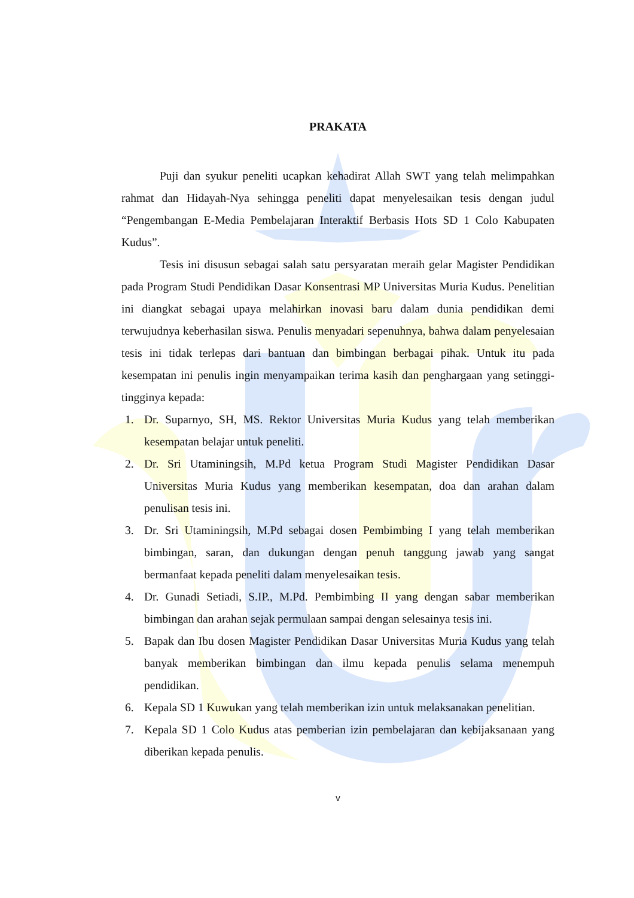PRAKATA
Puji dan syukur peneliti ucapkan kehadirat Allah SWT yang telah melimpahkan rahmat dan Hidayah-Nya sehingga peneliti dapat menyelesaikan tesis dengan judul “Pengembangan E-Media Pembelajaran Interaktif Berbasis Hots SD 1 Colo Kabupaten Kudus”.
Tesis ini disusun sebagai salah satu persyaratan meraih gelar Magister Pendidikan pada Program Studi Pendidikan Dasar Konsentrasi MP Universitas Muria Kudus. Penelitian ini diangkat sebagai upaya melahirkan inovasi baru dalam dunia pendidikan demi terwujudnya keberhasilan siswa. Penulis menyadari sepenuhnya, bahwa dalam penyelesaian tesis ini tidak terlepas dari bantuan dan bimbingan berbagai pihak. Untuk itu pada kesempatan ini penulis ingin menyampaikan terima kasih dan penghargaan yang setinggi-tingginya kepada:
1. Dr. Suparnyo, SH, MS. Rektor Universitas Muria Kudus yang telah memberikan kesempatan belajar untuk peneliti.
2. Dr. Sri Utaminingsih, M.Pd ketua Program Studi Magister Pendidikan Dasar Universitas Muria Kudus yang memberikan kesempatan, doa dan arahan dalam penulisan tesis ini.
3. Dr. Sri Utaminingsih, M.Pd sebagai dosen Pembimbing I yang telah memberikan bimbingan, saran, dan dukungan dengan penuh tanggung jawab yang sangat bermanfaat kepada peneliti dalam menyelesaikan tesis.
4. Dr. Gunadi Setiadi, S.IP., M.Pd. Pembimbing II yang dengan sabar memberikan bimbingan dan arahan sejak permulaan sampai dengan selesainya tesis ini.
5. Bapak dan Ibu dosen Magister Pendidikan Dasar Universitas Muria Kudus yang telah banyak memberikan bimbingan dan ilmu kepada penulis selama menempuh pendidikan.
6. Kepala SD 1 Kuwukan yang telah memberikan izin untuk melaksanakan penelitian.
7. Kepala SD 1 Colo Kudus atas pemberian izin pembelajaran dan kebijaksanaan yang diberikan kepada penulis.
v